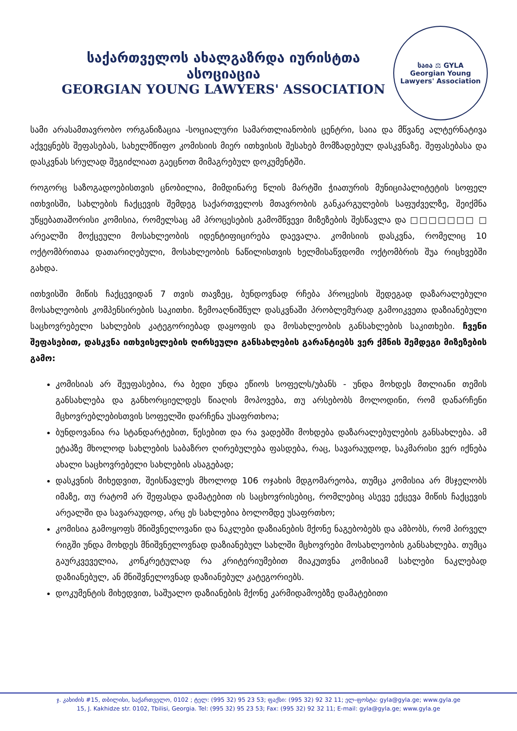საქართველოს ახალგაზრდა იურისტთა ასოციაცია
GEORGIAN YOUNG LAWYERS' ASSOCIATION
საია ⚖ GYLA
Georgian Young Lawyers' Association
სამი არასამთავრობო ორგანიზაცია -სოციალური სამართლიანობის ცენტრი, საია და მწვანე ალტერნატივა აქვეყნებს შეფასებას, სახელმწიფო კომისიის მიერ ითხვისის შესახებ მომზადებულ დასკვნაზე. შეფასებასა და დასკვნას სრულად შეგიძლიათ გაეცნოთ მიმაგრებულ დოკუმენტში.
როგორც საზოგადოებისთვის ცნობილია, მიმდინარე წლის მარტში ჭიათურის მუნიციპალიტეტის სოფელ ითხვისში, სახლების ჩაქცევის შემდეგ საქართველოს მთავრობის განკარგულების საფუძველზე, შეიქმნა უწყებათაშორისი კომისია, რომელსაც ამ პროცესების გამომწვევი მიზეზების შესწავლა და □□□□□□□ □ არეალში მოქცეული მოსახლეობის იდენტიფიცირება დაევალა. კომისიის დასკვნა, რომელიც 10 ოქტომბრითაა დათარიღებული, მოსახლეობის ნაწილისთვის ხელმისაწვდომი ოქტომბრის შუა რიცხვებში გახდა.
ითხვისში მიწის ჩაქცევიდან 7 თვის თავზეც, ბუნდოვნად რჩება პროცესის შედეგად დაზარალებული მოსახლეობის კომპენსირების საკითხი. ზემოაღნიშნულ დასკვნაში პრობლემურად გამოიკვეთა დაზიანებული საცხოვრებელი სახლების კატეგორიებად დაყოფის და მოსახლეობის განსახლების საკითხები. ჩვენი შეფასებით, დასკვნა ითხვისელების ღირსეული განსახლების გარანტიებს ვერ ქმნის შემდეგი მიზეზების გამო:
კომისიას არ შეუფასებია, რა ბედი უნდა ეწიოს სოფელს/უბანს - უნდა მოხდეს მთლიანი თემის განსახლება და განხორციელდეს წიაღის მოპოვება, თუ არსებობს მოლოდინი, რომ დანარჩენი მცხოვრებლებისთვის სოფელში დარჩენა უსაფრთხოა;
ბუნდოვანია რა სტანდარტებით, წესებით და რა ვადებში მოხდება დაზარალებულების განსახლება. ამ ეტაპზე მხოლოდ სახლების საბაზრო ღირებულება ფასდება, რაც, სავარაუდოდ, საკმარისი ვერ იქნება ახალი საცხოვრებელი სახლების ასაგებად;
დასკვნის მიხედვით, შეისწავლეს მხოლოდ 106 ოჯახის მდგომარეობა, თუმცა კომისია არ მსჯელობს იმაზე, თუ რატომ არ შეფასდა დამატებით ის საცხოვრისებიც, რომლებიც ასევე ექცევა მიწის ჩაქცევის არეალში და სავარაუდოდ, არც ეს სახლებია ბოლომდე უსაფრთხო;
კომისია გამოყოფს მნიშვნელოვანი და ნაკლები დაზიანების მქონე ნაგებობებს და ამბობს, რომ პირველ რიგში უნდა მოხდეს მნიშვნელოვნად დაზიანებულ სახლში მცხოვრები მოსახლეობის განსახლება. თუმცა გაურკვეველია, კონკრეტულად რა კრიტერიუმებით მიაკუთვნა კომისიამ სახლები ნაკლებად დაზიანებულ, ან მნიშვნელოვნად დაზიანებულ კატეგორიებს.
დოკუმენტის მიხედვით, საშუალო დაზიანების მქონე კარმიდამოებზე დამატებითი
ჯ. კახიძის #15, თბილისი, საქართველო, 0102 ; ტელ: (995 32) 95 23 53; ფაქსი: (995 32) 92 32 11; ელ-ფოსტა: gyla@gyla.ge; www.gyla.ge
15, J. Kakhidze str. 0102, Tbilisi, Georgia. Tel: (995 32) 95 23 53; Fax: (995 32) 92 32 11; E-mail: gyla@gyla.ge; www.gyla.ge